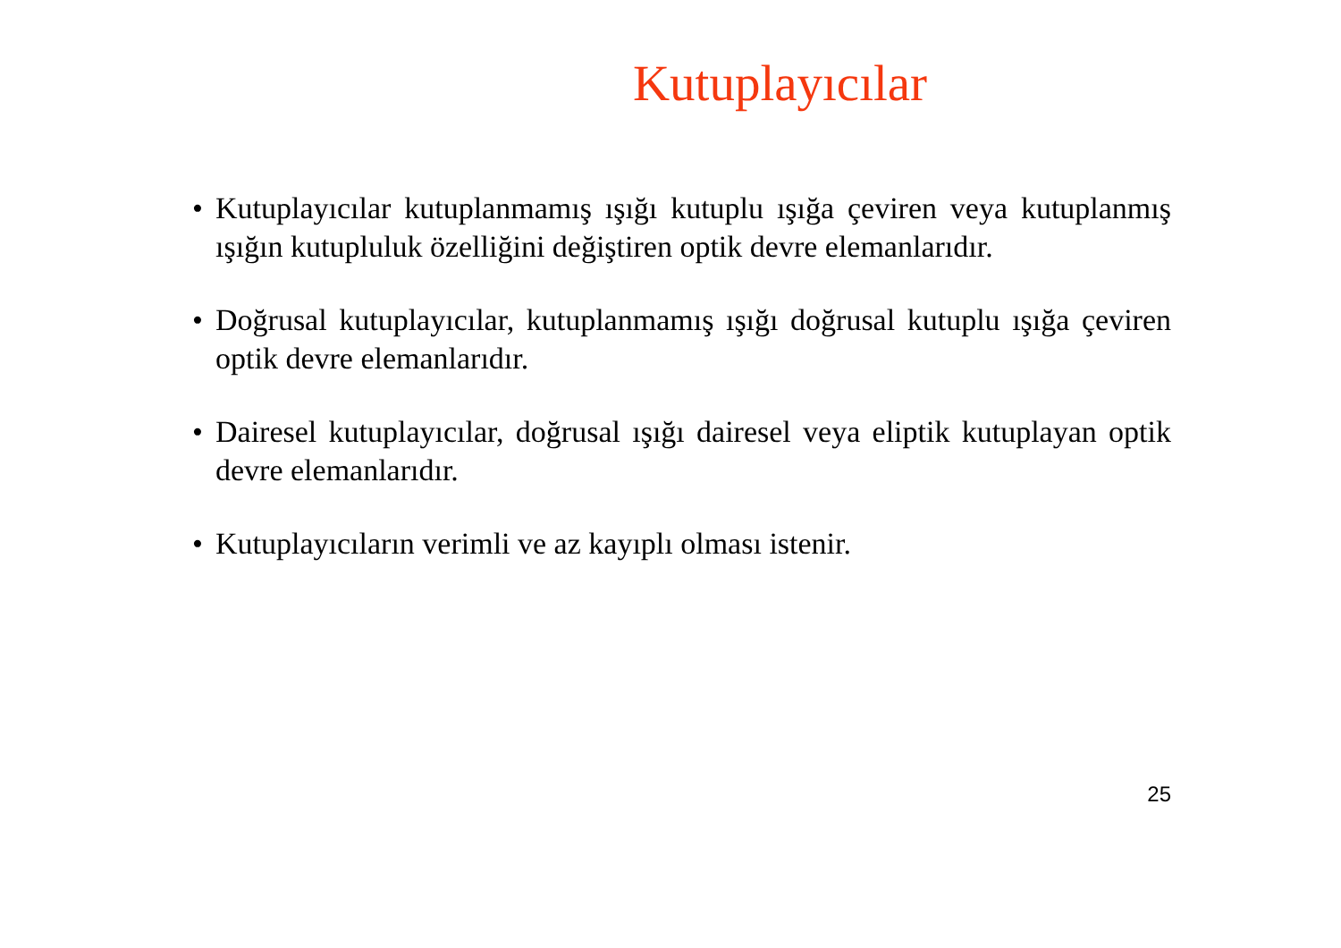Kutuplayıcılar
• Kutuplayıcılar kutuplanmamış ışığı kutuplu ışığa çeviren veya kutuplanmış ışığın kutupluluk özelliğini değiştiren optik devre elemanlarıdır.
• Doğrusal kutuplayıcılar, kutuplanmamış ışığı doğrusal kutuplu ışığa çeviren optik devre elemanlarıdır.
• Dairesel kutuplayıcılar, doğrusal ışığı dairesel veya eliptik kutuplayan optik devre elemanlarıdır.
• Kutuplayıcıların verimli ve az kayıplı olması istenir.
25